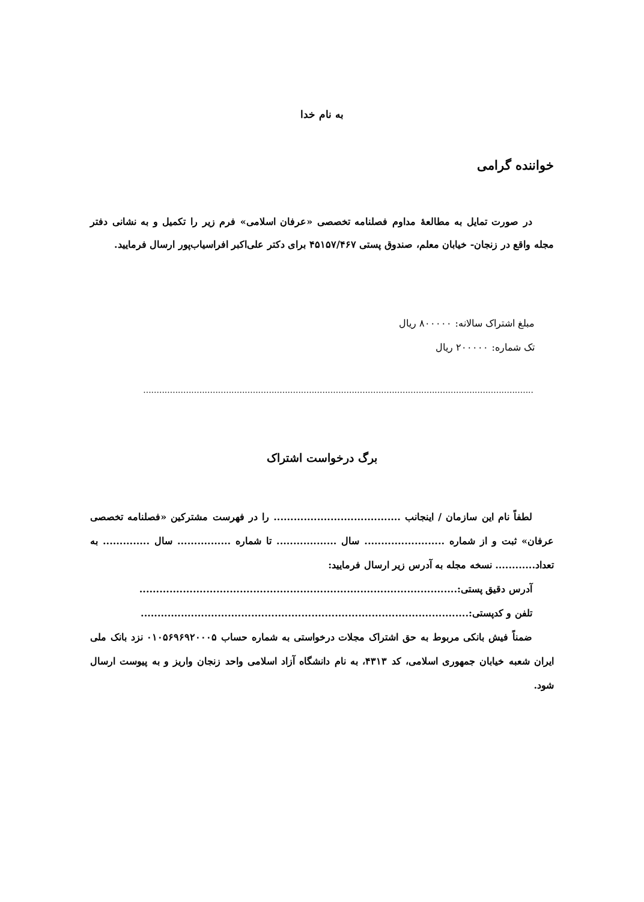به نام خدا
خواننده گرامی
در صورت تمایل به مطالعهٔ مداوم فصلنامه تخصصی «عرفان اسلامی» فرم زیر را تکمیل و به نشانی دفتر مجله واقع در زنجان- خیابان معلم، صندوق پستی ۴۵۱۵۷/۴۶۷ برای دکتر علی‌اکبر افراسیاب‌پور ارسال فرمایید.
مبلغ اشتراک سالانه: ۸۰۰۰۰۰ ریال
تک شماره: ۲۰۰۰۰۰ ریال
..................................................................................................................................................
برگ درخواست اشتراک
لطفاً نام این سازمان / اینجانب ...................................... را در فهرست مشترکین «فصلنامه تخصصی عرفان» ثبت و از شماره ........................ سال .................. تا شماره ................ سال .............. به تعداد............ نسخه مجله به آدرس زیر ارسال فرمایید:
آدرس دقیق پستی:...............................................................................................
تلفن و کدپستی:..................................................................................................
ضمناً فیش بانکی مربوط به حق اشتراک مجلات درخواستی به شماره حساب ۰۱۰۵۶۹۶۹۲۰۰۰۵ نزد بانک ملی ایران شعبه خیابان جمهوری اسلامی، کد ۴۳۱۳، به نام دانشگاه آزاد اسلامی واحد زنجان واریز و به پیوست ارسال شود.